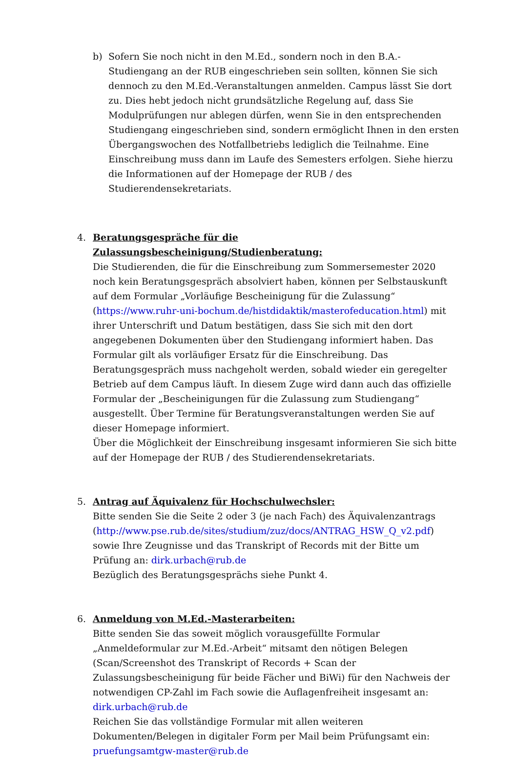b) Sofern Sie noch nicht in den M.Ed., sondern noch in den B.A.-Studiengang an der RUB eingeschrieben sein sollten, können Sie sich dennoch zu den M.Ed.-Veranstaltungen anmelden. Campus lässt Sie dort zu. Dies hebt jedoch nicht grundsätzliche Regelung auf, dass Sie Modulprüfungen nur ablegen dürfen, wenn Sie in den entsprechenden Studiengang eingeschrieben sind, sondern ermöglicht Ihnen in den ersten Übergangswochen des Notfallbetriebs lediglich die Teilnahme. Eine Einschreibung muss dann im Laufe des Semesters erfolgen. Siehe hierzu die Informationen auf der Homepage der RUB / des Studierendensekretariats.
4. Beratungsgespräche für die Zulassungsbescheinigung/Studienberatung:
Die Studierenden, die für die Einschreibung zum Sommersemester 2020 noch kein Beratungsgespräch absolviert haben, können per Selbstauskunft auf dem Formular „Vorläufige Bescheinigung für die Zulassung“ (https://www.ruhr-uni-bochum.de/histdidaktik/masterofeducation.html) mit ihrer Unterschrift und Datum bestätigen, dass Sie sich mit den dort angegebenen Dokumenten über den Studiengang informiert haben. Das Formular gilt als vorläufiger Ersatz für die Einschreibung. Das Beratungsgespräch muss nachgeholt werden, sobald wieder ein geregelter Betrieb auf dem Campus läuft. In diesem Zuge wird dann auch das offizielle Formular der „Bescheinigungen für die Zulassung zum Studiengang“ ausgestellt. Über Termine für Beratungsveranstaltungen werden Sie auf dieser Homepage informiert.
Über die Möglichkeit der Einschreibung insgesamt informieren Sie sich bitte auf der Homepage der RUB / des Studierendensekretariats.
5. Antrag auf Äquivalenz für Hochschulwechsler:
Bitte senden Sie die Seite 2 oder 3 (je nach Fach) des Äquivalenzantrags (http://www.pse.rub.de/sites/studium/zuz/docs/ANTRAG_HSW_Q_v2.pdf) sowie Ihre Zeugnisse und das Transkript of Records mit der Bitte um Prüfung an: dirk.urbach@rub.de
Bezüglich des Beratungsgesprächs siehe Punkt 4.
6. Anmeldung von M.Ed.-Masterarbeiten:
Bitte senden Sie das soweit möglich vorausgefüllte Formular „Anmeldeformular zur M.Ed.-Arbeit“ mitsamt den nötigen Belegen (Scan/Screenshot des Transkript of Records + Scan der Zulassungsbescheinigung für beide Fächer und BiWi) für den Nachweis der notwendigen CP-Zahl im Fach sowie die Auflagenfreiheit insgesamt an: dirk.urbach@rub.de
Reichen Sie das vollständige Formular mit allen weiteren Dokumenten/Belegen in digitaler Form per Mail beim Prüfungsamt ein: pruefungsamtgw-master@rub.de